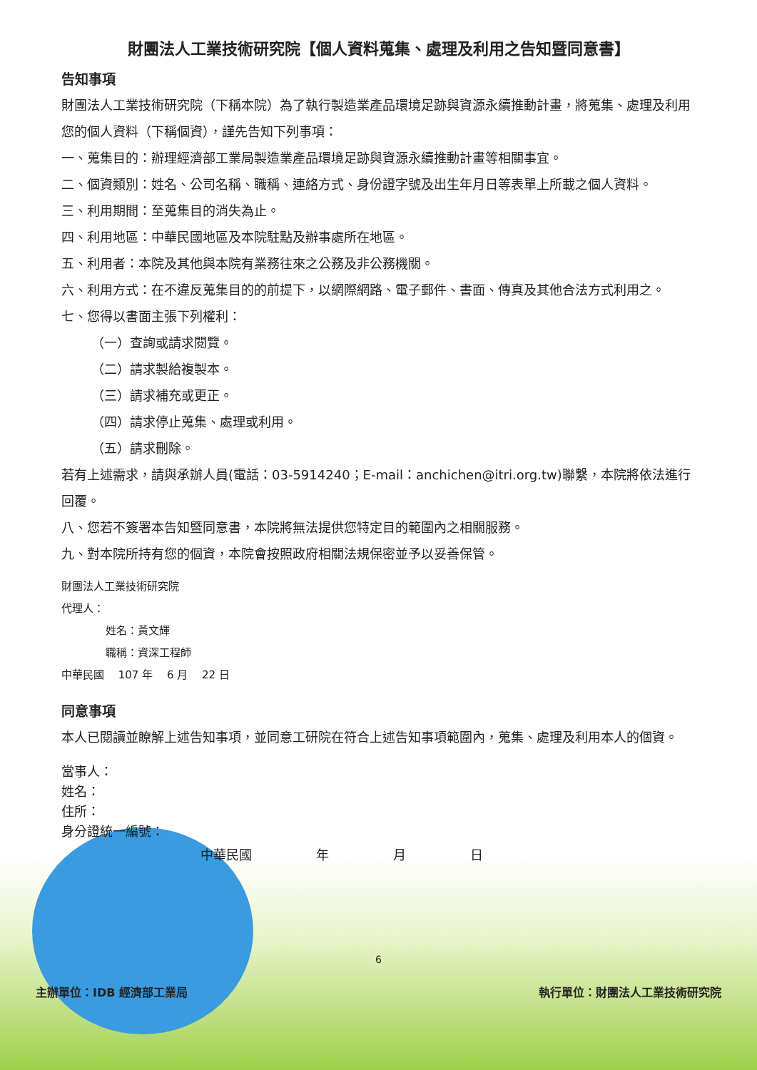財團法人工業技術研究院【個人資料蒐集、處理及利用之告知暨同意書】
告知事項
財團法人工業技術研究院（下稱本院）為了執行製造業產品環境足跡與資源永續推動計畫，將蒐集、處理及利用您的個人資料（下稱個資），謹先告知下列事項：
一、蒐集目的：辦理經濟部工業局製造業產品環境足跡與資源永續推動計畫等相關事宜。
二、個資類別：姓名、公司名稱、職稱、連絡方式、身份證字號及出生年月日等表單上所載之個人資料。
三、利用期間：至蒐集目的消失為止。
四、利用地區：中華民國地區及本院駐點及辦事處所在地區。
五、利用者：本院及其他與本院有業務往來之公務及非公務機關。
六、利用方式：在不違反蒐集目的的前提下，以網際網路、電子郵件、書面、傳真及其他合法方式利用之。
七、您得以書面主張下列權利：
（一）查詢或請求閱覽。
（二）請求製給複製本。
（三）請求補充或更正。
（四）請求停止蒐集、處理或利用。
（五）請求刪除。
若有上述需求，請與承辦人員(電話：03-5914240；E-mail：anchichen@itri.org.tw)聯繫，本院將依法進行回覆。
八、您若不簽署本告知暨同意書，本院將無法提供您特定目的範圍內之相關服務。
九、對本院所持有您的個資，本院會按照政府相關法規保密並予以妥善保管。
財團法人工業技術研究院
代理人：
姓名：黃文輝
職稱：資深工程師
中華民國　 107 年　 6 月　 22 日
同意事項
本人已閱讀並瞭解上述告知事項，並同意工研院在符合上述告知事項範圍內，蒐集、處理及利用本人的個資。
當事人：
姓名：
住所：
身分證統一編號：
中華民國　　　　　年　　　　　月　　　　　日
6
主辦單位：IDB 經濟部工業局 執行單位：財團法人工業技術研究院